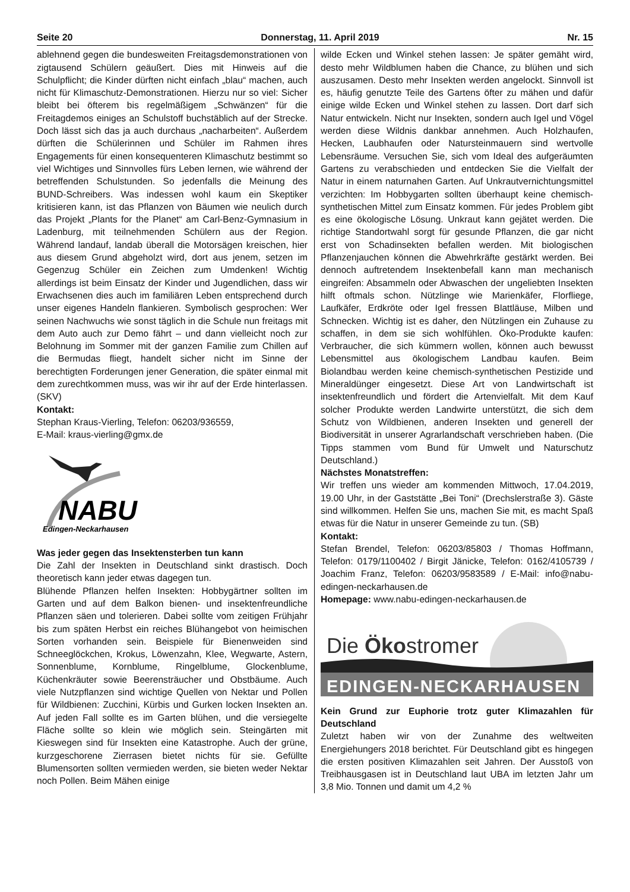Seite 20 Donnerstag, 11. April 2019 Nr. 15
ablehnend gegen die bundesweiten Freitagsdemonstrationen von zigtausend Schülern geäußert. Dies mit Hinweis auf die Schulpflicht; die Kinder dürften nicht einfach „blau“ machen, auch nicht für Klimaschutz-Demonstrationen. Hierzu nur so viel: Sicher bleibt bei öfterem bis regelmäßigem „Schwänzen“ für die Freitagdemos einiges an Schulstoff buchstäblich auf der Strecke. Doch lässt sich das ja auch durchaus „nacharbeiten“. Außerdem dürften die Schülerinnen und Schüler im Rahmen ihres Engagements für einen konsequenteren Klimaschutz bestimmt so viel Wichtiges und Sinnvolles fürs Leben lernen, wie während der betreffenden Schulstunden. So jedenfalls die Meinung des BUND-Schreibers. Was indessen wohl kaum ein Skeptiker kritisieren kann, ist das Pflanzen von Bäumen wie neulich durch das Projekt „Plants for the Planet“ am Carl-Benz-Gymnasium in Ladenburg, mit teilnehmenden Schülern aus der Region. Während landauf, landab überall die Motorsägen kreischen, hier aus diesem Grund abgeholzt wird, dort aus jenem, setzen im Gegenzug Schüler ein Zeichen zum Umdenken! Wichtig allerdings ist beim Einsatz der Kinder und Jugendlichen, dass wir Erwachsenen dies auch im familiären Leben entsprechend durch unser eigenes Handeln flankieren. Symbolisch gesprochen: Wer seinen Nachwuchs wie sonst täglich in die Schule nun freitags mit dem Auto auch zur Demo fährt – und dann vielleicht noch zur Belohnung im Sommer mit der ganzen Familie zum Chillen auf die Bermudas fliegt, handelt sicher nicht im Sinne der berechtigten Forderungen jener Generation, die später einmal mit dem zurechtkommen muss, was wir ihr auf der Erde hinterlassen. (SKV)
Kontakt:
Stephan Kraus-Vierling, Telefon: 06203/936559,
E-Mail: kraus-vierling@gmx.de
NABU
Edingen-Neckarhausen
Was jeder gegen das Insektensterben tun kann
Die Zahl der Insekten in Deutschland sinkt drastisch. Doch theoretisch kann jeder etwas dagegen tun.
Blühende Pflanzen helfen Insekten: Hobbygärtner sollten im Garten und auf dem Balkon bienen- und insektenfreundliche Pflanzen säen und tolerieren. Dabei sollte vom zeitigen Frühjahr bis zum späten Herbst ein reiches Blühangebot von heimischen Sorten vorhanden sein. Beispiele für Bienenweiden sind Schneeglöckchen, Krokus, Löwenzahn, Klee, Wegwarte, Astern, Sonnenblume, Kornblume, Ringelblume, Glockenblume, Küchenkräuter sowie Beerensträucher und Obstbäume. Auch viele Nutzpflanzen sind wichtige Quellen von Nektar und Pollen für Wildbienen: Zucchini, Kürbis und Gurken locken Insekten an. Auf jeden Fall sollte es im Garten blühen, und die versiegelte Fläche sollte so klein wie möglich sein. Steingärten mit Kieswegen sind für Insekten eine Katastrophe. Auch der grüne, kurzgeschorene Zierrasen bietet nichts für sie. Gefüllte Blumensorten sollten vermieden werden, sie bieten weder Nektar noch Pollen. Beim Mähen einige
wilde Ecken und Winkel stehen lassen: Je später gemäht wird, desto mehr Wildblumen haben die Chance, zu blühen und sich auszusamen. Desto mehr Insekten werden angelockt. Sinnvoll ist es, häufig genutzte Teile des Gartens öfter zu mähen und dafür einige wilde Ecken und Winkel stehen zu lassen. Dort darf sich Natur entwickeln. Nicht nur Insekten, sondern auch Igel und Vögel werden diese Wildnis dankbar annehmen. Auch Holzhaufen, Hecken, Laubhaufen oder Natursteinmauern sind wertvolle Lebensräume. Versuchen Sie, sich vom Ideal des aufgeräumten Gartens zu verabschieden und entdecken Sie die Vielfalt der Natur in einem naturnahen Garten. Auf Unkrautvernichtungsmittel verzichten: Im Hobbygarten sollten überhaupt keine chemisch-synthetischen Mittel zum Einsatz kommen. Für jedes Problem gibt es eine ökologische Lösung. Unkraut kann gejätet werden. Die richtige Standortwahl sorgt für gesunde Pflanzen, die gar nicht erst von Schadinsekten befallen werden. Mit biologischen Pflanzenjauchen können die Abwehrkräfte gestärkt werden. Bei dennoch auftretendem Insektenbefall kann man mechanisch eingreifen: Absammeln oder Abwaschen der ungeliebten Insekten hilft oftmals schon. Nützlinge wie Marienkäfer, Florfliege, Laufkäfer, Erdkröte oder Igel fressen Blattläuse, Milben und Schnecken. Wichtig ist es daher, den Nützlingen ein Zuhause zu schaffen, in dem sie sich wohlfühlen. Öko-Produkte kaufen: Verbraucher, die sich kümmern wollen, können auch bewusst Lebensmittel aus ökologischem Landbau kaufen. Beim Biolandbau werden keine chemisch-synthetischen Pestizide und Mineraldünger eingesetzt. Diese Art von Landwirtschaft ist insektenfreundlich und fördert die Artenvielfalt. Mit dem Kauf solcher Produkte werden Landwirte unterstützt, die sich dem Schutz von Wildbienen, anderen Insekten und generell der Biodiversität in unserer Agrarlandschaft verschrieben haben. (Die Tipps stammen vom Bund für Umwelt und Naturschutz Deutschland.)
Nächstes Monatstreffen:
Wir treffen uns wieder am kommenden Mittwoch, 17.04.2019, 19.00 Uhr, in der Gaststätte „Bei Toni“ (Drechslerstraße 3). Gäste sind willkommen. Helfen Sie uns, machen Sie mit, es macht Spaß etwas für die Natur in unserer Gemeinde zu tun. (SB)
Kontakt:
Stefan Brendel, Telefon: 06203/85803 / Thomas Hoffmann, Telefon: 0179/1100402 / Birgit Jänicke, Telefon: 0162/4105739 / Joachim Franz, Telefon: 06203/9583589 / E-Mail: info@nabu-edingen-neckarhausen.de
Homepage: www.nabu-edingen-neckarhausen.de
Die Ökostromer
EDINGEN-NECKARHAUSEN
Kein Grund zur Euphorie trotz guter Klimazahlen für Deutschland
Zuletzt haben wir von der Zunahme des weltweiten Energiehungers 2018 berichtet. Für Deutschland gibt es hingegen die ersten positiven Klimazahlen seit Jahren. Der Ausstoß von Treibhausgasen ist in Deutschland laut UBA im letzten Jahr um 3,8 Mio. Tonnen und damit um 4,2 %